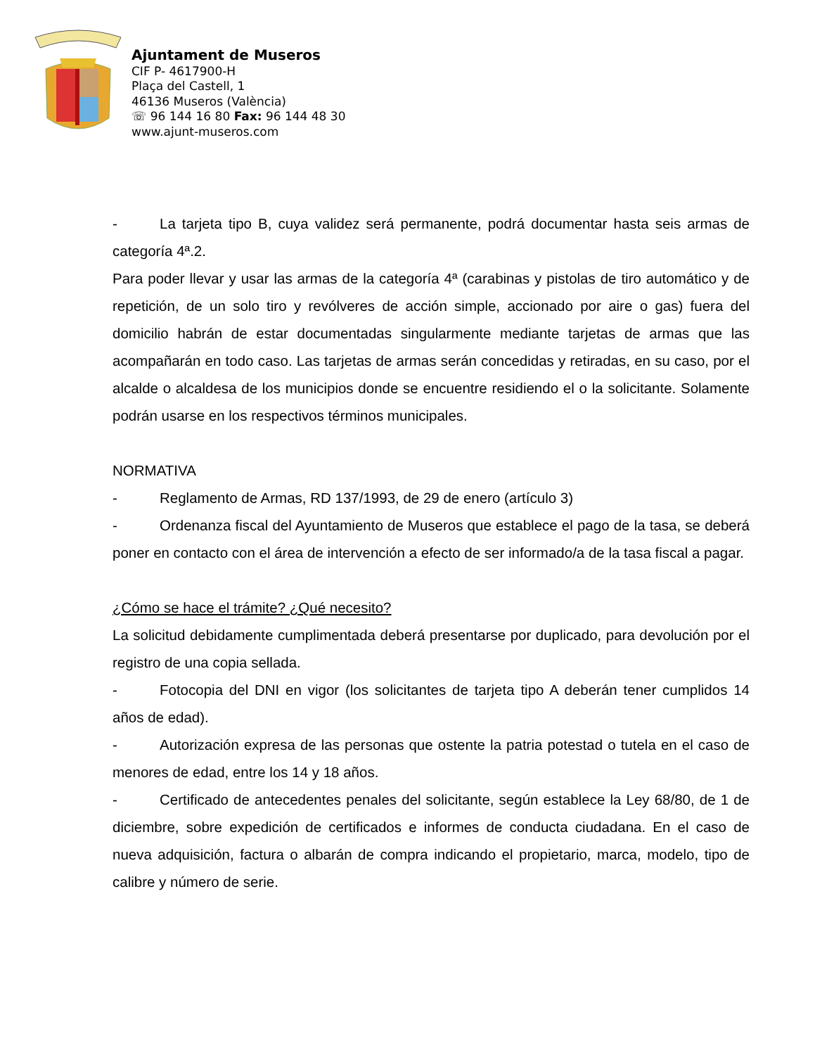Ajuntament de Museros
CIF P- 4617900-H
Plaça del Castell, 1
46136 Museros (València)
☏ 96 144 16 80 Fax: 96 144 48 30
www.ajunt-museros.com
- La tarjeta tipo B, cuya validez será permanente, podrá documentar hasta seis armas de categoría 4ª.2.
Para poder llevar y usar las armas de la categoría 4ª (carabinas y pistolas de tiro automático y de repetición, de un solo tiro y revólveres de acción simple, accionado por aire o gas) fuera del domicilio habrán de estar documentadas singularmente mediante tarjetas de armas que las acompañarán en todo caso. Las tarjetas de armas serán concedidas y retiradas, en su caso, por el alcalde o alcaldesa de los municipios donde se encuentre residiendo el o la solicitante. Solamente podrán usarse en los respectivos términos municipales.
NORMATIVA
- Reglamento de Armas, RD 137/1993, de 29 de enero (artículo 3)
- Ordenanza fiscal del Ayuntamiento de Museros que establece el pago de la tasa, se deberá poner en contacto con el área de intervención a efecto de ser informado/a de la tasa fiscal a pagar.
¿Cómo se hace el trámite? ¿Qué necesito?
La solicitud debidamente cumplimentada deberá presentarse por duplicado, para devolución por el registro de una copia sellada.
- Fotocopia del DNI en vigor (los solicitantes de tarjeta tipo A deberán tener cumplidos 14 años de edad).
- Autorización expresa de las personas que ostente la patria potestad o tutela en el caso de menores de edad, entre los 14 y 18 años.
- Certificado de antecedentes penales del solicitante, según establece la Ley 68/80, de 1 de diciembre, sobre expedición de certificados e informes de conducta ciudadana. En el caso de nueva adquisición, factura o albarán de compra indicando el propietario, marca, modelo, tipo de calibre y número de serie.